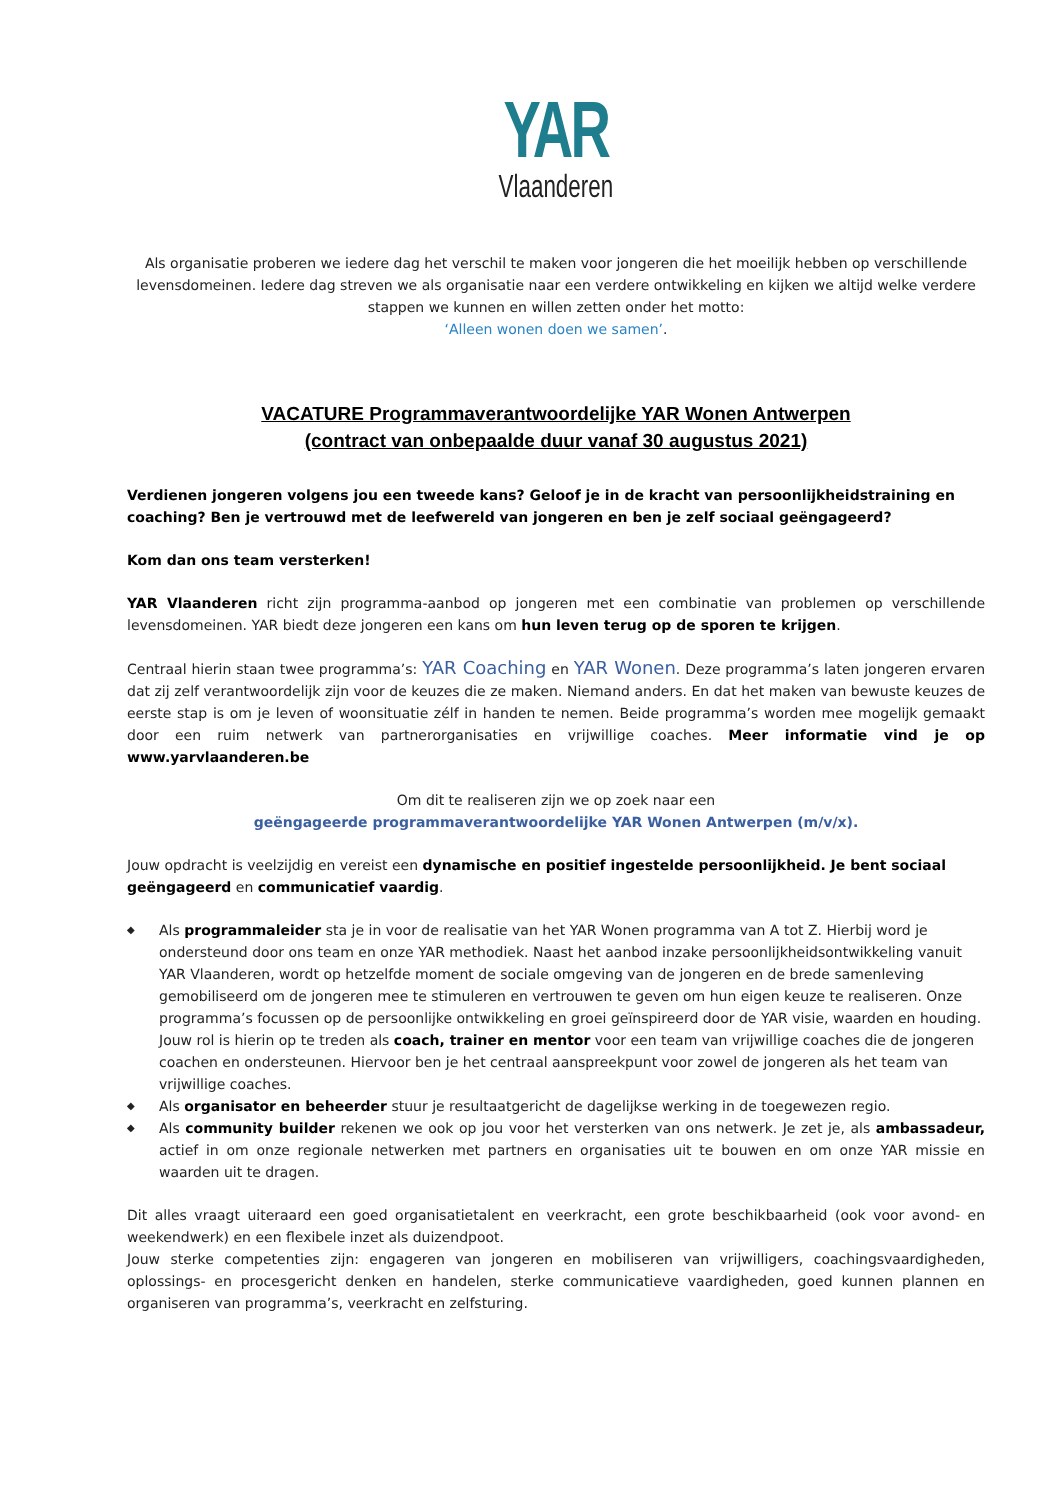YAR
Vlaanderen
Als organisatie proberen we iedere dag het verschil te maken voor jongeren die het moeilijk hebben op verschillende levensdomeinen. Iedere dag streven we als organisatie naar een verdere ontwikkeling en kijken we altijd welke verdere stappen we kunnen en willen zetten onder het motto:
‘Alleen wonen doen we samen’.
VACATURE Programmaverantwoordelijke YAR Wonen Antwerpen
(contract van onbepaalde duur vanaf 30 augustus 2021)
Verdienen jongeren volgens jou een tweede kans? Geloof je in de kracht van persoonlijkheidstraining en coaching? Ben je vertrouwd met de leefwereld van jongeren en ben je zelf sociaal geëngageerd?
Kom dan ons team versterken!
YAR Vlaanderen richt zijn programma-aanbod op jongeren met een combinatie van problemen op verschillende levensdomeinen. YAR biedt deze jongeren een kans om hun leven terug op de sporen te krijgen.
Centraal hierin staan twee programma’s: YAR Coaching en YAR Wonen. Deze programma’s laten jongeren ervaren dat zij zelf verantwoordelijk zijn voor de keuzes die ze maken. Niemand anders. En dat het maken van bewuste keuzes de eerste stap is om je leven of woonsituatie zélf in handen te nemen. Beide programma’s worden mee mogelijk gemaakt door een ruim netwerk van partnerorganisaties en vrijwillige coaches. Meer informatie vind je op www.yarvlaanderen.be
Om dit te realiseren zijn we op zoek naar een
geëngageerde programmaverantwoordelijke YAR Wonen Antwerpen (m/v/x).
Jouw opdracht is veelzijdig en vereist een dynamische en positief ingestelde persoonlijkheid. Je bent sociaal geëngageerd en communicatief vaardig.
◆ Als programmaleider sta je in voor de realisatie van het YAR Wonen programma van A tot Z. Hierbij word je ondersteund door ons team en onze YAR methodiek. Naast het aanbod inzake persoonlijkheidsontwikkeling vanuit YAR Vlaanderen, wordt op hetzelfde moment de sociale omgeving van de jongeren en de brede samenleving gemobiliseerd om de jongeren mee te stimuleren en vertrouwen te geven om hun eigen keuze te realiseren. Onze programma’s focussen op de persoonlijke ontwikkeling en groei geïnspireerd door de YAR visie, waarden en houding. Jouw rol is hierin op te treden als coach, trainer en mentor voor een team van vrijwillige coaches die de jongeren coachen en ondersteunen. Hiervoor ben je het centraal aanspreekpunt voor zowel de jongeren als het team van vrijwillige coaches.
◆ Als organisator en beheerder stuur je resultaatgericht de dagelijkse werking in de toegewezen regio.
◆ Als community builder rekenen we ook op jou voor het versterken van ons netwerk. Je zet je, als ambassadeur, actief in om onze regionale netwerken met partners en organisaties uit te bouwen en om onze YAR missie en waarden uit te dragen.
Dit alles vraagt uiteraard een goed organisatietalent en veerkracht, een grote beschikbaarheid (ook voor avond- en weekendwerk) en een flexibele inzet als duizendpoot.
Jouw sterke competenties zijn: engageren van jongeren en mobiliseren van vrijwilligers, coachingsvaardigheden, oplossings- en procesgericht denken en handelen, sterke communicatieve vaardigheden, goed kunnen plannen en organiseren van programma’s, veerkracht en zelfsturing.